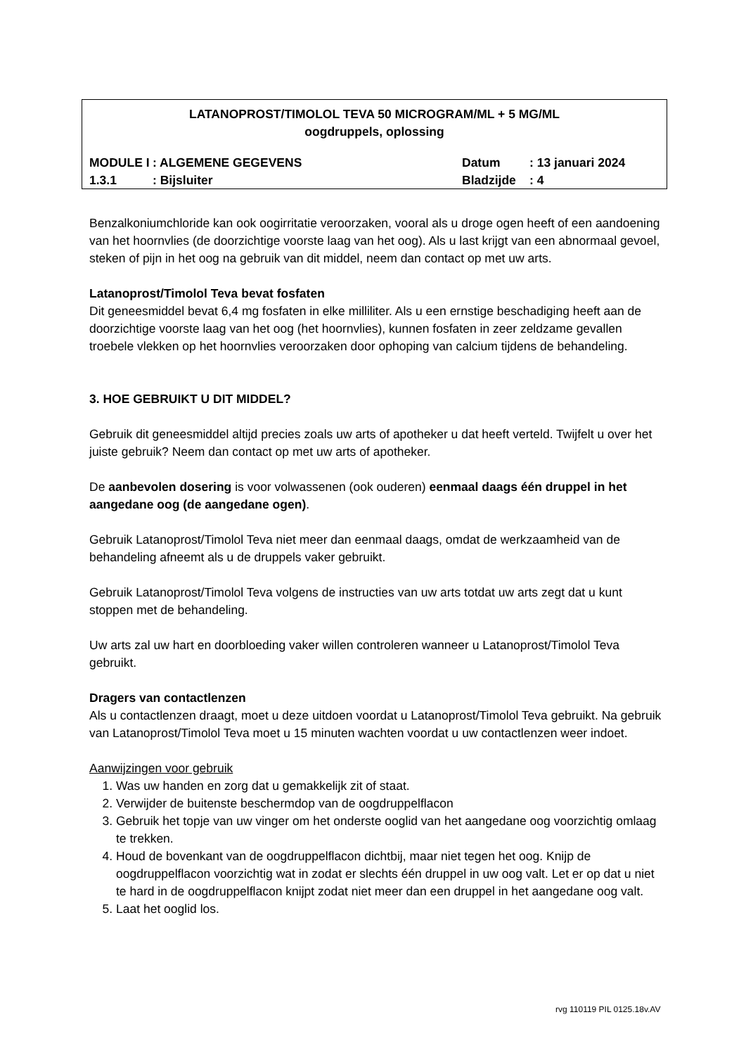LATANOPROST/TIMOLOL TEVA 50 MICROGRAM/ML + 5 MG/ML
oogdruppels, oplossing
| MODULE I | : ALGEMENE GEGEVENS | Datum | : 13 januari 2024 |
| 1.3.1 | : Bijsluiter | Bladzijde | : 4 |
Benzalkoniumchloride kan ook oogirritatie veroorzaken, vooral als u droge ogen heeft of een aandoening van het hoornvlies (de doorzichtige voorste laag van het oog). Als u last krijgt van een abnormaal gevoel, steken of pijn in het oog na gebruik van dit middel, neem dan contact op met uw arts.
Latanoprost/Timolol Teva bevat fosfaten
Dit geneesmiddel bevat 6,4 mg fosfaten in elke milliliter. Als u een ernstige beschadiging heeft aan de doorzichtige voorste laag van het oog (het hoornvlies), kunnen fosfaten in zeer zeldzame gevallen troebele vlekken op het hoornvlies veroorzaken door ophoping van calcium tijdens de behandeling.
3. HOE GEBRUIKT U DIT MIDDEL?
Gebruik dit geneesmiddel altijd precies zoals uw arts of apotheker u dat heeft verteld. Twijfelt u over het juiste gebruik? Neem dan contact op met uw arts of apotheker.
De aanbevolen dosering is voor volwassenen (ook ouderen) eenmaal daags één druppel in het aangedane oog (de aangedane ogen).
Gebruik Latanoprost/Timolol Teva niet meer dan eenmaal daags, omdat de werkzaamheid van de behandeling afneemt als u de druppels vaker gebruikt.
Gebruik Latanoprost/Timolol Teva volgens de instructies van uw arts totdat uw arts zegt dat u kunt stoppen met de behandeling.
Uw arts zal uw hart en doorbloeding vaker willen controleren wanneer u Latanoprost/Timolol Teva gebruikt.
Dragers van contactlenzen
Als u contactlenzen draagt, moet u deze uitdoen voordat u Latanoprost/Timolol Teva gebruikt. Na gebruik van Latanoprost/Timolol Teva moet u 15 minuten wachten voordat u uw contactlenzen weer indoet.
Aanwijzingen voor gebruik
1. Was uw handen en zorg dat u gemakkelijk zit of staat.
2. Verwijder de buitenste beschermdop van de oogdruppelflacon
3. Gebruik het topje van uw vinger om het onderste ooglid van het aangedane oog voorzichtig omlaag te trekken.
4. Houd de bovenkant van de oogdruppelflacon dichtbij, maar niet tegen het oog. Knijp de oogdruppelflacon voorzichtig wat in zodat er slechts één druppel in uw oog valt. Let er op dat u niet te hard in de oogdruppelflacon knijpt zodat niet meer dan een druppel in het aangedane oog valt.
5. Laat het ooglid los.
rvg 110119 PIL 0125.18v.AV